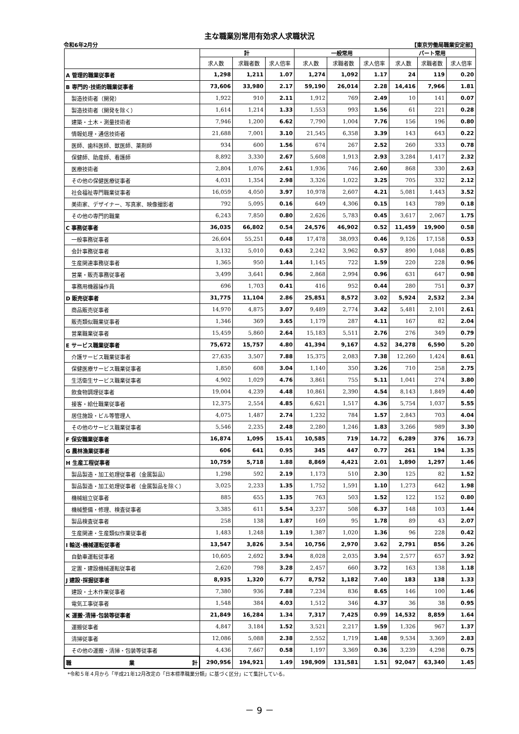主な職業別常用有効求人求職状況
令和6年2月分 【東京労働局職業安定部】
| | 計 | | | 一般常用 | | | パート常用 | | |
| --- | --- | --- | --- | --- | --- | --- | --- | --- | --- |
| | 求人数 | 求職者数 | 求人倍率 | 求人数 | 求職者数 | 求人倍率 | 求人数 | 求職者数 | 求人倍率 |
| A 管理的職業従事者 | 1,298 | 1,211 | 1.07 | 1,274 | 1,092 | 1.17 | 24 | 119 | 0.20 |
| B 専門的･技術的職業従事者 | 73,606 | 33,980 | 2.17 | 59,190 | 26,014 | 2.28 | 14,416 | 7,966 | 1.81 |
| 製造技術者（開発） | 1,922 | 910 | 2.11 | 1,912 | 769 | 2.49 | 10 | 141 | 0.07 |
| 製造技術者（開発を除く） | 1,614 | 1,214 | 1.33 | 1,553 | 993 | 1.56 | 61 | 221 | 0.28 |
| 建築・土木・測量技術者 | 7,946 | 1,200 | 6.62 | 7,790 | 1,004 | 7.76 | 156 | 196 | 0.80 |
| 情報処理・通信技術者 | 21,688 | 7,001 | 3.10 | 21,545 | 6,358 | 3.39 | 143 | 643 | 0.22 |
| 医師、歯科医師、獣医師、薬剤師 | 934 | 600 | 1.56 | 674 | 267 | 2.52 | 260 | 333 | 0.78 |
| 保健師、助産師、看護師 | 8,892 | 3,330 | 2.67 | 5,608 | 1,913 | 2.93 | 3,284 | 1,417 | 2.32 |
| 医療技術者 | 2,804 | 1,076 | 2.61 | 1,936 | 746 | 2.60 | 868 | 330 | 2.63 |
| その他の保健医療従事者 | 4,031 | 1,354 | 2.98 | 3,326 | 1,022 | 3.25 | 705 | 332 | 2.12 |
| 社会福祉専門職業従事者 | 16,059 | 4,050 | 3.97 | 10,978 | 2,607 | 4.21 | 5,081 | 1,443 | 3.52 |
| 美術家、デザイナー、写真家、映像撮影者 | 792 | 5,095 | 0.16 | 649 | 4,306 | 0.15 | 143 | 789 | 0.18 |
| その他の専門的職業 | 6,243 | 7,850 | 0.80 | 2,626 | 5,783 | 0.45 | 3,617 | 2,067 | 1.75 |
| C 事務従事者 | 36,035 | 66,802 | 0.54 | 24,576 | 46,902 | 0.52 | 11,459 | 19,900 | 0.58 |
| 一般事務従事者 | 26,604 | 55,251 | 0.48 | 17,478 | 38,093 | 0.46 | 9,126 | 17,158 | 0.53 |
| 会計事務従事者 | 3,132 | 5,010 | 0.63 | 2,242 | 3,962 | 0.57 | 890 | 1,048 | 0.85 |
| 生産関連事務従事者 | 1,365 | 950 | 1.44 | 1,145 | 722 | 1.59 | 220 | 228 | 0.96 |
| 営業・販売事務従事者 | 3,499 | 3,641 | 0.96 | 2,868 | 2,994 | 0.96 | 631 | 647 | 0.98 |
| 事務用機器操作員 | 696 | 1,703 | 0.41 | 416 | 952 | 0.44 | 280 | 751 | 0.37 |
| D 販売従事者 | 31,775 | 11,104 | 2.86 | 25,851 | 8,572 | 3.02 | 5,924 | 2,532 | 2.34 |
| 商品販売従事者 | 14,970 | 4,875 | 3.07 | 9,489 | 2,774 | 3.42 | 5,481 | 2,101 | 2.61 |
| 販売類似職業従事者 | 1,346 | 369 | 3.65 | 1,179 | 287 | 4.11 | 167 | 82 | 2.04 |
| 営業職業従事者 | 15,459 | 5,860 | 2.64 | 15,183 | 5,511 | 2.76 | 276 | 349 | 0.79 |
| E サービス職業従事者 | 75,672 | 15,757 | 4.80 | 41,394 | 9,167 | 4.52 | 34,278 | 6,590 | 5.20 |
| 介護サービス職業従事者 | 27,635 | 3,507 | 7.88 | 15,375 | 2,083 | 7.38 | 12,260 | 1,424 | 8.61 |
| 保健医療サービス職業従事者 | 1,850 | 608 | 3.04 | 1,140 | 350 | 3.26 | 710 | 258 | 2.75 |
| 生活衛生サービス職業従事者 | 4,902 | 1,029 | 4.76 | 3,861 | 755 | 5.11 | 1,041 | 274 | 3.80 |
| 飲食物調理従事者 | 19,004 | 4,239 | 4.48 | 10,861 | 2,390 | 4.54 | 8,143 | 1,849 | 4.40 |
| 接客・給仕職業従事者 | 12,375 | 2,554 | 4.85 | 6,621 | 1,517 | 4.36 | 5,754 | 1,037 | 5.55 |
| 居住施設・ビル等管理人 | 4,075 | 1,487 | 2.74 | 1,232 | 784 | 1.57 | 2,843 | 703 | 4.04 |
| その他のサービス職業従事者 | 5,546 | 2,235 | 2.48 | 2,280 | 1,246 | 1.83 | 3,266 | 989 | 3.30 |
| F 保安職業従事者 | 16,874 | 1,095 | 15.41 | 10,585 | 719 | 14.72 | 6,289 | 376 | 16.73 |
| G 農林漁業従事者 | 606 | 641 | 0.95 | 345 | 447 | 0.77 | 261 | 194 | 1.35 |
| H 生産工程従事者 | 10,759 | 5,718 | 1.88 | 8,869 | 4,421 | 2.01 | 1,890 | 1,297 | 1.46 |
| 製品製造・加工処理従事者（金属製品） | 1,298 | 592 | 2.19 | 1,173 | 510 | 2.30 | 125 | 82 | 1.52 |
| 製品製造・加工処理従事者（金属製品を除く） | 3,025 | 2,233 | 1.35 | 1,752 | 1,591 | 1.10 | 1,273 | 642 | 1.98 |
| 機械組立従事者 | 885 | 655 | 1.35 | 763 | 503 | 1.52 | 122 | 152 | 0.80 |
| 機械整備・修理、検査従事者 | 3,385 | 611 | 5.54 | 3,237 | 508 | 6.37 | 148 | 103 | 1.44 |
| 製品検査従事者 | 258 | 138 | 1.87 | 169 | 95 | 1.78 | 89 | 43 | 2.07 |
| 生産関連・生産類似作業従事者 | 1,483 | 1,248 | 1.19 | 1,387 | 1,020 | 1.36 | 96 | 228 | 0.42 |
| I 輸送･機械運転従事者 | 13,547 | 3,826 | 3.54 | 10,756 | 2,970 | 3.62 | 2,791 | 856 | 3.26 |
| 自動車運転従事者 | 10,605 | 2,692 | 3.94 | 8,028 | 2,035 | 3.94 | 2,577 | 657 | 3.92 |
| 定置・建設機械運転従事者 | 2,620 | 798 | 3.28 | 2,457 | 660 | 3.72 | 163 | 138 | 1.18 |
| J 建設･採掘従事者 | 8,935 | 1,320 | 6.77 | 8,752 | 1,182 | 7.40 | 183 | 138 | 1.33 |
| 建設・土木作業従事者 | 7,380 | 936 | 7.88 | 7,234 | 836 | 8.65 | 146 | 100 | 1.46 |
| 電気工事従事者 | 1,548 | 384 | 4.03 | 1,512 | 346 | 4.37 | 36 | 38 | 0.95 |
| K 運搬･清掃･包装等従事者 | 21,849 | 16,284 | 1.34 | 7,317 | 7,425 | 0.99 | 14,532 | 8,859 | 1.64 |
| 運搬従事者 | 4,847 | 3,184 | 1.52 | 3,521 | 2,217 | 1.59 | 1,326 | 967 | 1.37 |
| 清掃従事者 | 12,086 | 5,088 | 2.38 | 2,552 | 1,719 | 1.48 | 9,534 | 3,369 | 2.83 |
| その他の運搬・清掃・包装等従事者 | 4,436 | 7,667 | 0.58 | 1,197 | 3,369 | 0.36 | 3,239 | 4,298 | 0.75 |
| 職 業 計 | 290,956 | 194,921 | 1.49 | 198,909 | 131,581 | 1.51 | 92,047 | 63,340 | 1.45 |
*令和５年４月から「平成21年12月改定の「日本標準職業分類」に基づく区分」にて集計している。
－ 9 －